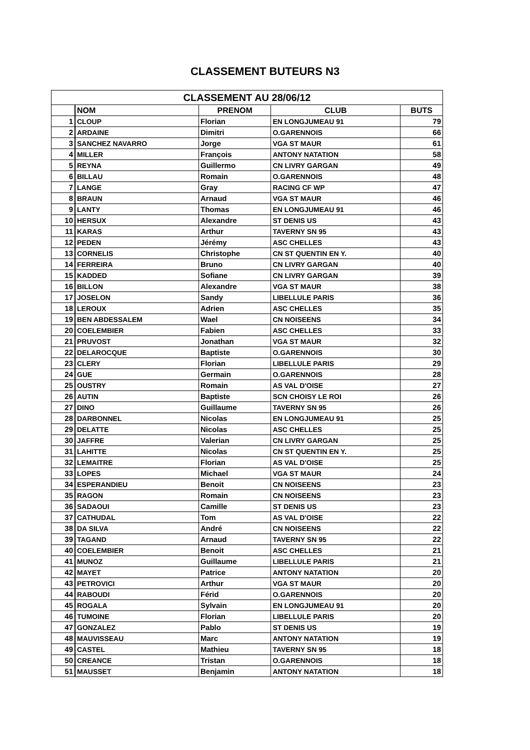CLASSEMENT BUTEURS N3
| CLASSEMENT AU 28/06/12 | | | | |
| --- | --- | --- | --- | --- |
| | NOM | PRENOM | CLUB | BUTS |
| 1 | CLOUP | Florian | EN LONGJUMEAU 91 | 79 |
| 2 | ARDAINE | Dimitri | O.GARENNOIS | 66 |
| 3 | SANCHEZ NAVARRO | Jorge | VGA ST MAUR | 61 |
| 4 | MILLER | François | ANTONY NATATION | 58 |
| 5 | REYNA | Guillermo | CN LIVRY GARGAN | 49 |
| 6 | BILLAU | Romain | O.GARENNOIS | 48 |
| 7 | LANGE | Gray | RACING CF WP | 47 |
| 8 | BRAUN | Arnaud | VGA ST MAUR | 46 |
| 9 | LANTY | Thomas | EN LONGJUMEAU 91 | 46 |
| 10 | HERSUX | Alexandre | ST DENIS US | 43 |
| 11 | KARAS | Arthur | TAVERNY SN 95 | 43 |
| 12 | PEDEN | Jérémy | ASC CHELLES | 43 |
| 13 | CORNELIS | Christophe | CN ST QUENTIN EN Y. | 40 |
| 14 | FERREIRA | Bruno | CN LIVRY GARGAN | 40 |
| 15 | KADDED | Sofiane | CN LIVRY GARGAN | 39 |
| 16 | BILLON | Alexandre | VGA ST MAUR | 38 |
| 17 | JOSELON | Sandy | LIBELLULE PARIS | 36 |
| 18 | LEROUX | Adrien | ASC CHELLES | 35 |
| 19 | BEN ABDESSALEM | Wael | CN NOISEENS | 34 |
| 20 | COELEMBIER | Fabien | ASC CHELLES | 33 |
| 21 | PRUVOST | Jonathan | VGA ST MAUR | 32 |
| 22 | DELAROCQUE | Baptiste | O.GARENNOIS | 30 |
| 23 | CLERY | Florian | LIBELLULE PARIS | 29 |
| 24 | GUE | Germain | O.GARENNOIS | 28 |
| 25 | OUSTRY | Romain | AS VAL D'OISE | 27 |
| 26 | AUTIN | Baptiste | SCN CHOISY LE ROI | 26 |
| 27 | DINO | Guillaume | TAVERNY SN 95 | 26 |
| 28 | DARBONNEL | Nicolas | EN LONGJUMEAU 91 | 25 |
| 29 | DELATTE | Nicolas | ASC CHELLES | 25 |
| 30 | JAFFRE | Valerian | CN LIVRY GARGAN | 25 |
| 31 | LAHITTE | Nicolas | CN ST QUENTIN EN Y. | 25 |
| 32 | LEMAITRE | Florian | AS VAL D'OISE | 25 |
| 33 | LOPES | Michael | VGA ST MAUR | 24 |
| 34 | ESPERANDIEU | Benoit | CN NOISEENS | 23 |
| 35 | RAGON | Romain | CN NOISEENS | 23 |
| 36 | SADAOUI | Camille | ST DENIS US | 23 |
| 37 | CATHUDAL | Tom | AS VAL D'OISE | 22 |
| 38 | DA SILVA | André | CN NOISEENS | 22 |
| 39 | TAGAND | Arnaud | TAVERNY SN 95 | 22 |
| 40 | COELEMBIER | Benoit | ASC CHELLES | 21 |
| 41 | MUNOZ | Guillaume | LIBELLULE PARIS | 21 |
| 42 | MAYET | Patrice | ANTONY NATATION | 20 |
| 43 | PETROVICI | Arthur | VGA ST MAUR | 20 |
| 44 | RABOUDI | Férid | O.GARENNOIS | 20 |
| 45 | ROGALA | Sylvain | EN LONGJUMEAU 91 | 20 |
| 46 | TUMOINE | Florian | LIBELLULE PARIS | 20 |
| 47 | GONZALEZ | Pablo | ST DENIS US | 19 |
| 48 | MAUVISSEAU | Marc | ANTONY NATATION | 19 |
| 49 | CASTEL | Mathieu | TAVERNY SN 95 | 18 |
| 50 | CREANCE | Tristan | O.GARENNOIS | 18 |
| 51 | MAUSSET | Benjamin | ANTONY NATATION | 18 |